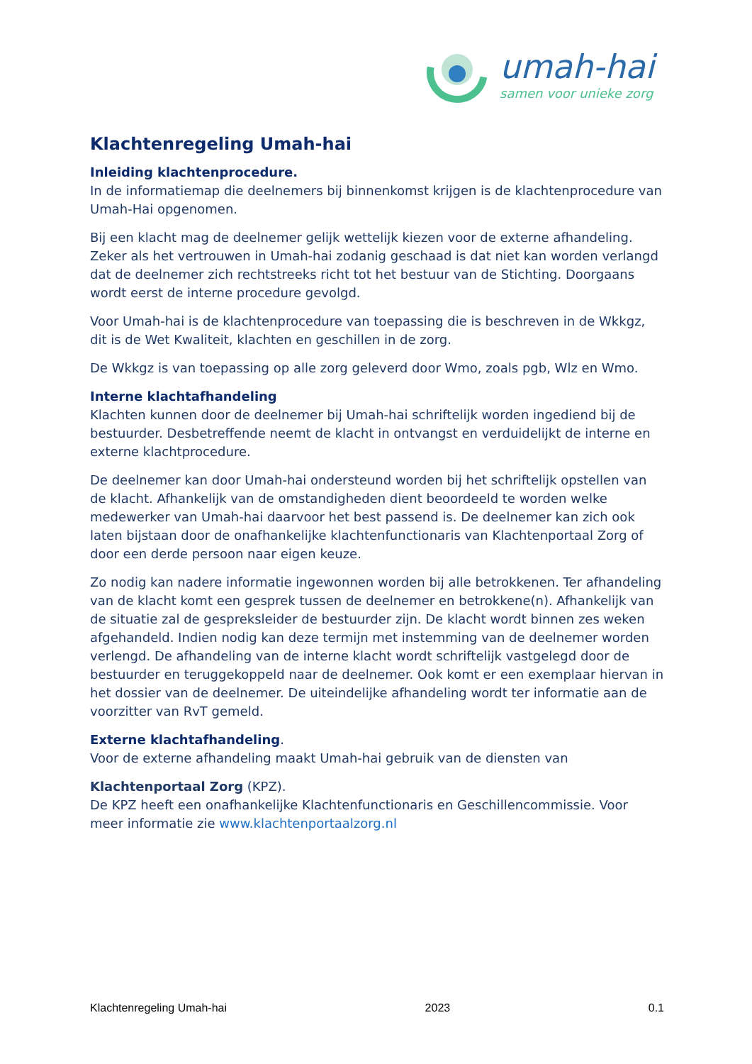umah-hai
samen voor unieke zorg
Klachtenregeling Umah-hai
Inleiding klachtenprocedure.
In de informatiemap die deelnemers bij binnenkomst krijgen is de klachtenprocedure van Umah-Hai opgenomen.
Bij een klacht mag de deelnemer gelijk wettelijk kiezen voor de externe afhandeling. Zeker als het vertrouwen in Umah-hai zodanig geschaad is dat niet kan worden verlangd dat de deelnemer zich rechtstreeks richt tot het bestuur van de Stichting. Doorgaans wordt eerst de interne procedure gevolgd.
Voor Umah-hai is de klachtenprocedure van toepassing die is beschreven in de Wkkgz, dit is de Wet Kwaliteit, klachten en geschillen in de zorg.
De Wkkgz is van toepassing op alle zorg geleverd door Wmo, zoals pgb, Wlz en Wmo.
Interne klachtafhandeling
Klachten kunnen door de deelnemer bij Umah-hai schriftelijk worden ingediend bij de bestuurder. Desbetreffende neemt de klacht in ontvangst en verduidelijkt de interne en externe klachtprocedure.
De deelnemer kan door Umah-hai ondersteund worden bij het schriftelijk opstellen van de klacht. Afhankelijk van de omstandigheden dient beoordeeld te worden welke medewerker van Umah-hai daarvoor het best passend is. De deelnemer kan zich ook laten bijstaan door de onafhankelijke klachtenfunctionaris van Klachtenportaal Zorg of door een derde persoon naar eigen keuze.
Zo nodig kan nadere informatie ingewonnen worden bij alle betrokkenen. Ter afhandeling van de klacht komt een gesprek tussen de deelnemer en betrokkene(n). Afhankelijk van de situatie zal de gespreksleider de bestuurder zijn. De klacht wordt binnen zes weken afgehandeld. Indien nodig kan deze termijn met instemming van de deelnemer worden verlengd. De afhandeling van de interne klacht wordt schriftelijk vastgelegd door de bestuurder en teruggekoppeld naar de deelnemer. Ook komt er een exemplaar hiervan in het dossier van de deelnemer. De uiteindelijke afhandeling wordt ter informatie aan de voorzitter van RvT gemeld.
Externe klachtafhandeling.
Voor de externe afhandeling maakt Umah-hai gebruik van de diensten van
Klachtenportaal Zorg (KPZ).
De KPZ heeft een onafhankelijke Klachtenfunctionaris en Geschillencommissie. Voor meer informatie zie www.klachtenportaalzorg.nl
Klachtenregeling Umah-hai 2023 0.1